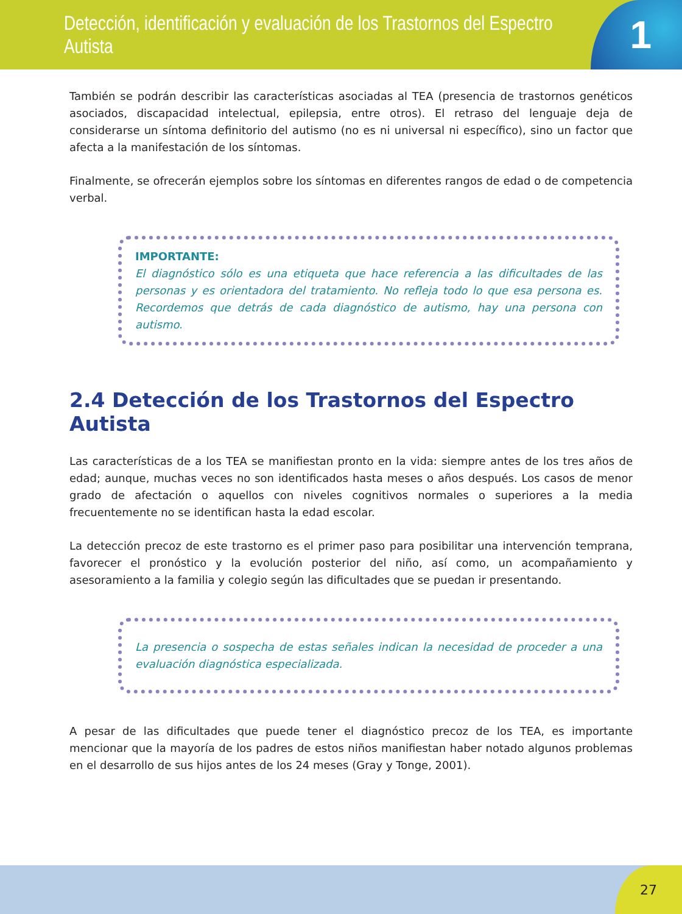Detección, identificación y evaluación de los Trastornos del Espectro Autista
1
También se podrán describir las características asociadas al TEA (presencia de trastornos genéticos asociados, discapacidad intelectual, epilepsia, entre otros). El retraso del lenguaje deja de considerarse un síntoma definitorio del autismo (no es ni universal ni específico), sino un factor que afecta a la manifestación de los síntomas.
Finalmente, se ofrecerán ejemplos sobre los síntomas en diferentes rangos de edad o de competencia verbal.
IMPORTANTE:
El diagnóstico sólo es una etiqueta que hace referencia a las dificultades de las personas y es orientadora del tratamiento. No refleja todo lo que esa persona es. Recordemos que detrás de cada diagnóstico de autismo, hay una persona con autismo.
2.4 Detección de los Trastornos del Espectro Autista
Las características de a los TEA se manifiestan pronto en la vida: siempre antes de los tres años de edad; aunque, muchas veces no son identificados hasta meses o años después. Los casos de menor grado de afectación o aquellos con niveles cognitivos normales o superiores a la media frecuentemente no se identifican hasta la edad escolar.
La detección precoz de este trastorno es el primer paso para posibilitar una intervención temprana, favorecer el pronóstico y la evolución posterior del niño, así como, un acompañamiento y asesoramiento a la familia y colegio según las dificultades que se puedan ir presentando.
La presencia o sospecha de estas señales indican la necesidad de proceder a una evaluación diagnóstica especializada.
A pesar de las dificultades que puede tener el diagnóstico precoz de los TEA, es importante mencionar que la mayoría de los padres de estos niños manifiestan haber notado algunos problemas en el desarrollo de sus hijos antes de los 24 meses (Gray y Tonge, 2001).
27